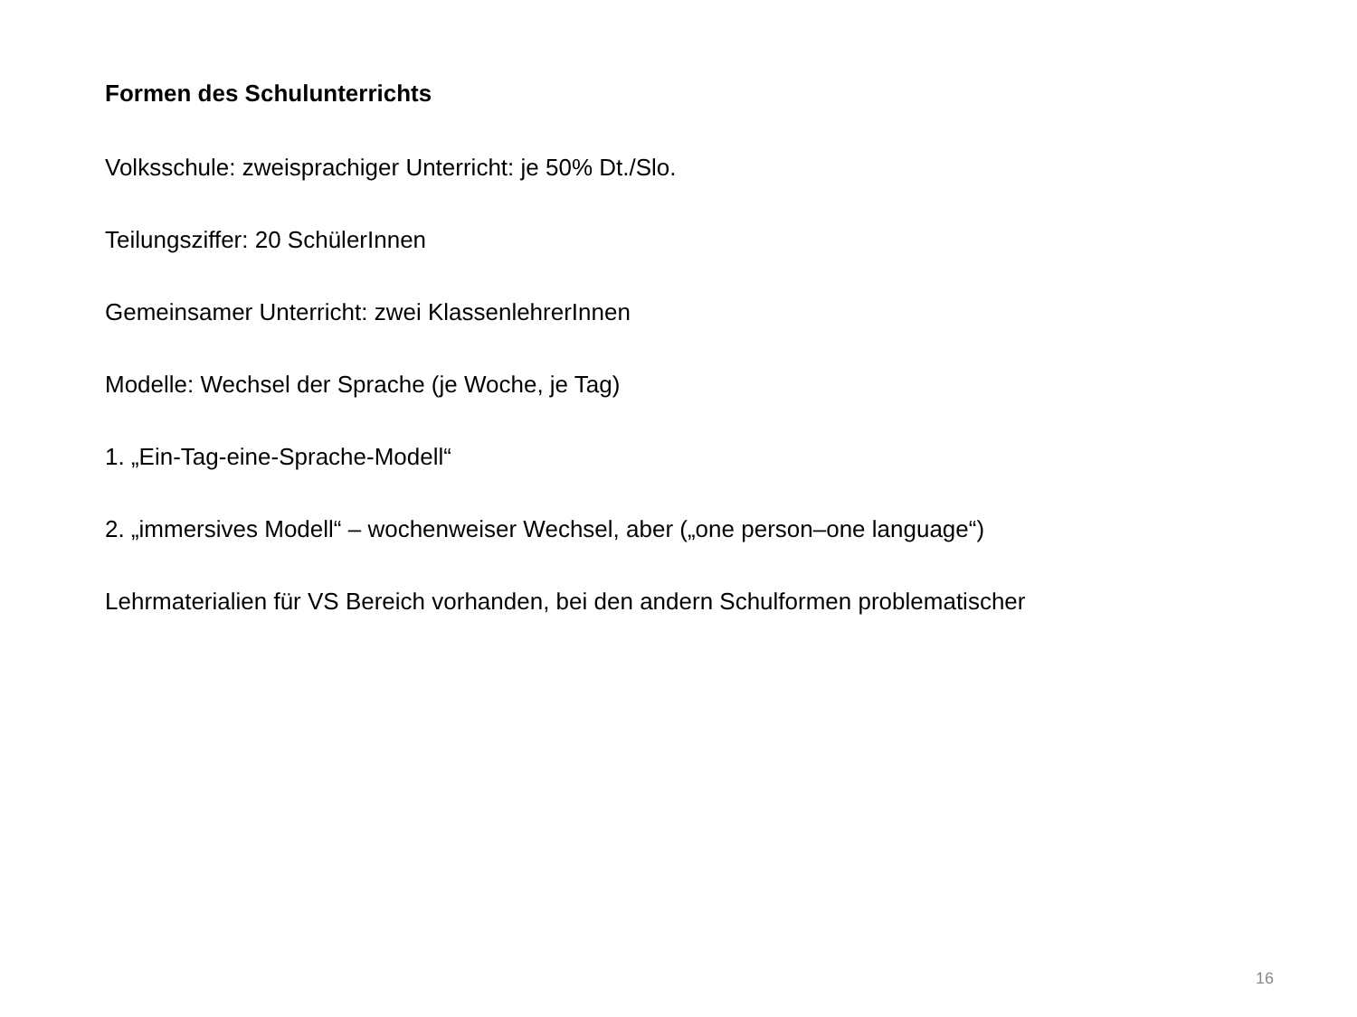Formen des Schulunterrichts
Volksschule: zweisprachiger Unterricht: je 50% Dt./Slo.
Teilungsziffer: 20 SchülerInnen
Gemeinsamer Unterricht: zwei KlassenlehrerInnen
Modelle: Wechsel der Sprache (je Woche, je Tag)
1. „Ein-Tag-eine-Sprache-Modell“
2. „immersives Modell“ – wochenweiser Wechsel, aber („one person–one language“)
Lehrmaterialien für VS Bereich vorhanden, bei den andern Schulformen problematischer
16